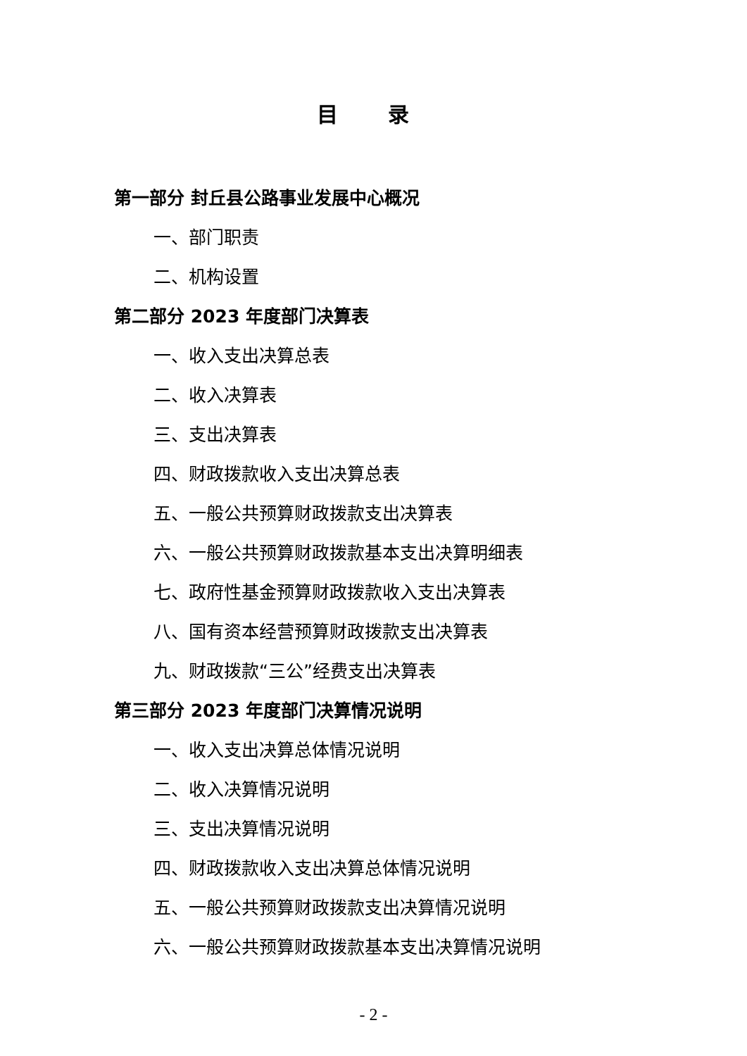目 录
第一部分 封丘县公路事业发展中心概况
一、部门职责
二、机构设置
第二部分 2023 年度部门决算表
一、收入支出决算总表
二、收入决算表
三、支出决算表
四、财政拨款收入支出决算总表
五、一般公共预算财政拨款支出决算表
六、一般公共预算财政拨款基本支出决算明细表
七、政府性基金预算财政拨款收入支出决算表
八、国有资本经营预算财政拨款支出决算表
九、财政拨款“三公”经费支出决算表
第三部分 2023 年度部门决算情况说明
一、收入支出决算总体情况说明
二、收入决算情况说明
三、支出决算情况说明
四、财政拨款收入支出决算总体情况说明
五、一般公共预算财政拨款支出决算情况说明
六、一般公共预算财政拨款基本支出决算情况说明
- 2 -